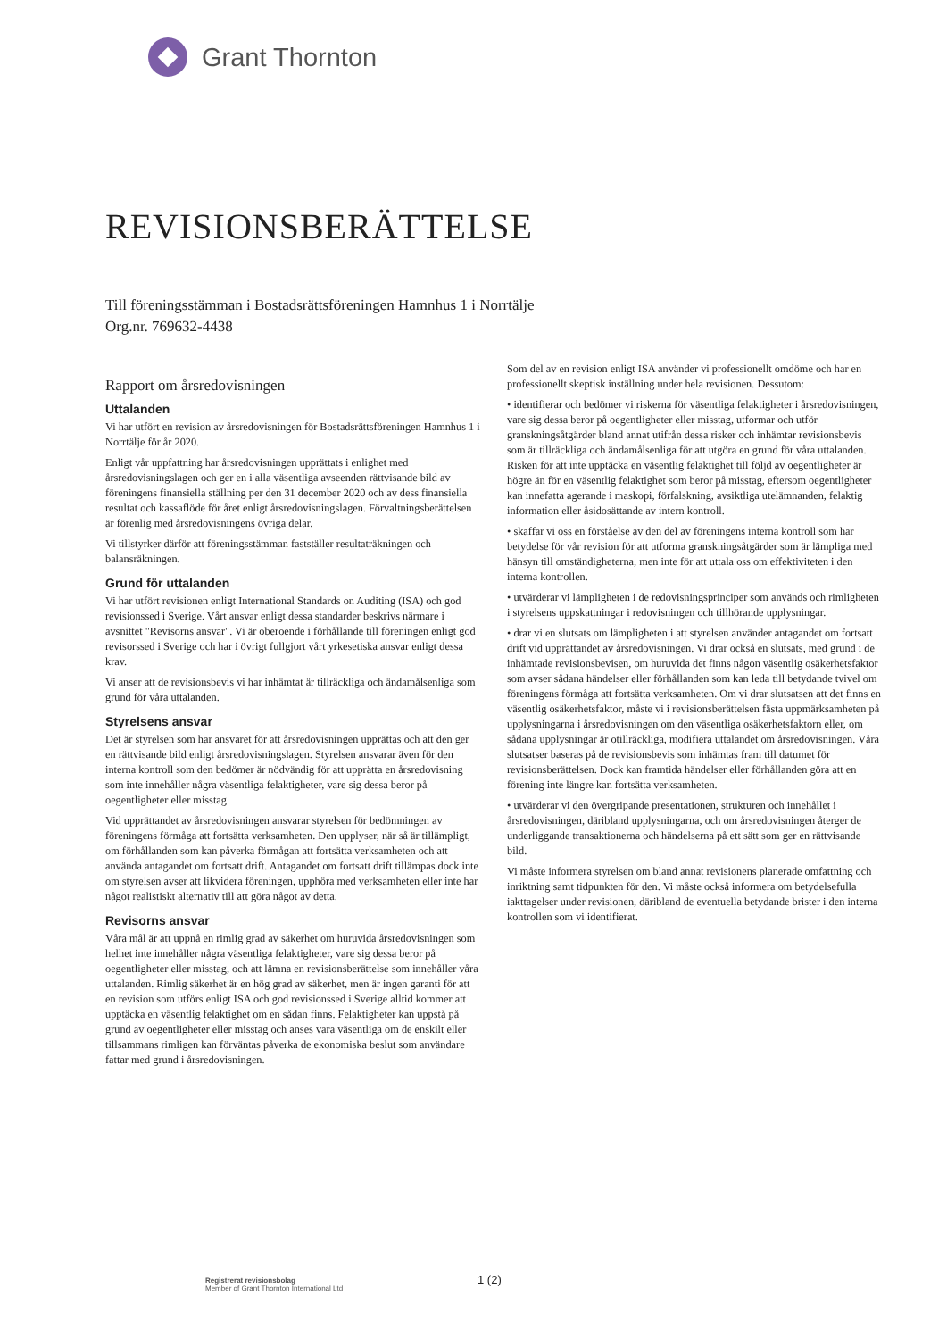Grant Thornton
REVISIONSBERÄTTELSE
Till föreningsstämman i Bostadsrättsföreningen Hamnhus 1 i Norrtälje
Org.nr. 769632-4438
Rapport om årsredovisningen
Uttalanden
Vi har utfört en revision av årsredovisningen för Bostadsrättsföreningen Hamnhus 1 i Norrtälje för år 2020.
Enligt vår uppfattning har årsredovisningen upprättats i enlighet med årsredovisningslagen och ger en i alla väsentliga avseenden rättvisande bild av föreningens finansiella ställning per den 31 december 2020 och av dess finansiella resultat och kassaflöde för året enligt årsredovisningslagen. Förvaltningsberättelsen är förenlig med årsredovisningens övriga delar.
Vi tillstyrker därför att föreningsstämman fastställer resultaträkningen och balansräkningen.
Grund för uttalanden
Vi har utfört revisionen enligt International Standards on Auditing (ISA) och god revisionssed i Sverige. Vårt ansvar enligt dessa standarder beskrivs närmare i avsnittet "Revisorns ansvar". Vi är oberoende i förhållande till föreningen enligt god revisorssed i Sverige och har i övrigt fullgjort vårt yrkesetiska ansvar enligt dessa krav.
Vi anser att de revisionsbevis vi har inhämtat är tillräckliga och ändamålsenliga som grund för våra uttalanden.
Styrelsens ansvar
Det är styrelsen som har ansvaret för att årsredovisningen upprättas och att den ger en rättvisande bild enligt årsredovisningslagen. Styrelsen ansvarar även för den interna kontroll som den bedömer är nödvändig för att upprätta en årsredovisning som inte innehåller några väsentliga felaktigheter, vare sig dessa beror på oegentligheter eller misstag.
Vid upprättandet av årsredovisningen ansvarar styrelsen för bedömningen av föreningens förmåga att fortsätta verksamheten. Den upplyser, när så är tillämpligt, om förhållanden som kan påverka förmågan att fortsätta verksamheten och att använda antagandet om fortsatt drift. Antagandet om fortsatt drift tillämpas dock inte om styrelsen avser att likvidera föreningen, upphöra med verksamheten eller inte har något realistiskt alternativ till att göra något av detta.
Revisorns ansvar
Våra mål är att uppnå en rimlig grad av säkerhet om huruvida årsredovisningen som helhet inte innehåller några väsentliga felaktigheter, vare sig dessa beror på oegentligheter eller misstag, och att lämna en revisionsberättelse som innehåller våra uttalanden. Rimlig säkerhet är en hög grad av säkerhet, men är ingen garanti för att en revision som utförs enligt ISA och god revisionssed i Sverige alltid kommer att upptäcka en väsentlig felaktighet om en sådan finns. Felaktigheter kan uppstå på grund av oegentligheter eller misstag och anses vara väsentliga om de enskilt eller tillsammans rimligen kan förväntas påverka de ekonomiska beslut som användare fattar med grund i årsredovisningen.
Som del av en revision enligt ISA använder vi professionellt omdöme och har en professionellt skeptisk inställning under hela revisionen. Dessutom:
• identifierar och bedömer vi riskerna för väsentliga felaktigheter i årsredovisningen, vare sig dessa beror på oegentligheter eller misstag, utformar och utför granskningsåtgärder bland annat utifrån dessa risker och inhämtar revisionsbevis som är tillräckliga och ändamålsenliga för att utgöra en grund för våra uttalanden. Risken för att inte upptäcka en väsentlig felaktighet till följd av oegentligheter är högre än för en väsentlig felaktighet som beror på misstag, eftersom oegentligheter kan innefatta agerande i maskopi, förfalskning, avsiktliga utelämnanden, felaktig information eller åsidosättande av intern kontroll.
• skaffar vi oss en förståelse av den del av föreningens interna kontroll som har betydelse för vår revision för att utforma granskningsåtgärder som är lämpliga med hänsyn till omständigheterna, men inte för att uttala oss om effektiviteten i den interna kontrollen.
• utvärderar vi lämpligheten i de redovisningsprinciper som används och rimligheten i styrelsens uppskattningar i redovisningen och tillhörande upplysningar.
• drar vi en slutsats om lämpligheten i att styrelsen använder antagandet om fortsatt drift vid upprättandet av årsredovisningen. Vi drar också en slutsats, med grund i de inhämtade revisionsbevisen, om huruvida det finns någon väsentlig osäkerhetsfaktor som avser sådana händelser eller förhållanden som kan leda till betydande tvivel om föreningens förmåga att fortsätta verksamheten. Om vi drar slutsatsen att det finns en väsentlig osäkerhetsfaktor, måste vi i revisionsberättelsen fästa uppmärksamheten på upplysningarna i årsredovisningen om den väsentliga osäkerhetsfaktorn eller, om sådana upplysningar är otillräckliga, modifiera uttalandet om årsredovisningen. Våra slutsatser baseras på de revisionsbevis som inhämtas fram till datumet för revisionsberättelsen. Dock kan framtida händelser eller förhållanden göra att en förening inte längre kan fortsätta verksamheten.
• utvärderar vi den övergripande presentationen, strukturen och innehållet i årsredovisningen, däribland upplysningarna, och om årsredovisningen återger de underliggande transaktionerna och händelserna på ett sätt som ger en rättvisande bild.
Vi måste informera styrelsen om bland annat revisionens planerade omfattning och inriktning samt tidpunkten för den. Vi måste också informera om betydelsefulla iakttagelser under revisionen, däribland de eventuella betydande brister i den interna kontrollen som vi identifierat.
Registrerat revisionsbolag
Member of Grant Thornton International Ltd
1 (2)